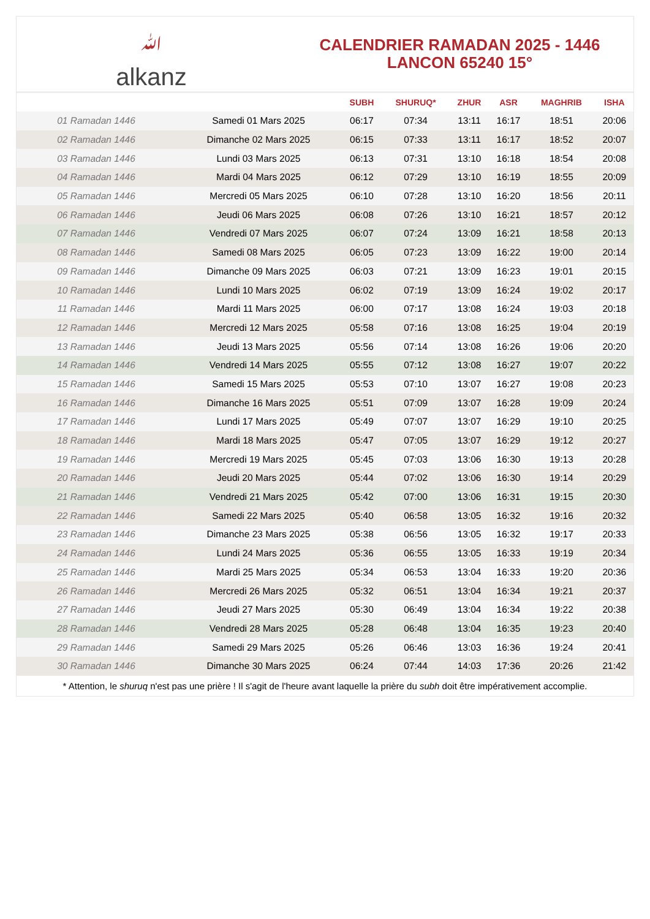ﷲalkanz
CALENDRIER RAMADAN 2025 - 1446
LANCON 65240 15°
| | | SUBH | SHURUQ* | ZHUR | ASR | MAGHRIB | ISHA |
| --- | --- | --- | --- | --- | --- | --- | --- |
| 01 Ramadan 1446 | Samedi 01 Mars 2025 | 06:17 | 07:34 | 13:11 | 16:17 | 18:51 | 20:06 |
| 02 Ramadan 1446 | Dimanche 02 Mars 2025 | 06:15 | 07:33 | 13:11 | 16:17 | 18:52 | 20:07 |
| 03 Ramadan 1446 | Lundi 03 Mars 2025 | 06:13 | 07:31 | 13:10 | 16:18 | 18:54 | 20:08 |
| 04 Ramadan 1446 | Mardi 04 Mars 2025 | 06:12 | 07:29 | 13:10 | 16:19 | 18:55 | 20:09 |
| 05 Ramadan 1446 | Mercredi 05 Mars 2025 | 06:10 | 07:28 | 13:10 | 16:20 | 18:56 | 20:11 |
| 06 Ramadan 1446 | Jeudi 06 Mars 2025 | 06:08 | 07:26 | 13:10 | 16:21 | 18:57 | 20:12 |
| 07 Ramadan 1446 | Vendredi 07 Mars 2025 | 06:07 | 07:24 | 13:09 | 16:21 | 18:58 | 20:13 |
| 08 Ramadan 1446 | Samedi 08 Mars 2025 | 06:05 | 07:23 | 13:09 | 16:22 | 19:00 | 20:14 |
| 09 Ramadan 1446 | Dimanche 09 Mars 2025 | 06:03 | 07:21 | 13:09 | 16:23 | 19:01 | 20:15 |
| 10 Ramadan 1446 | Lundi 10 Mars 2025 | 06:02 | 07:19 | 13:09 | 16:24 | 19:02 | 20:17 |
| 11 Ramadan 1446 | Mardi 11 Mars 2025 | 06:00 | 07:17 | 13:08 | 16:24 | 19:03 | 20:18 |
| 12 Ramadan 1446 | Mercredi 12 Mars 2025 | 05:58 | 07:16 | 13:08 | 16:25 | 19:04 | 20:19 |
| 13 Ramadan 1446 | Jeudi 13 Mars 2025 | 05:56 | 07:14 | 13:08 | 16:26 | 19:06 | 20:20 |
| 14 Ramadan 1446 | Vendredi 14 Mars 2025 | 05:55 | 07:12 | 13:08 | 16:27 | 19:07 | 20:22 |
| 15 Ramadan 1446 | Samedi 15 Mars 2025 | 05:53 | 07:10 | 13:07 | 16:27 | 19:08 | 20:23 |
| 16 Ramadan 1446 | Dimanche 16 Mars 2025 | 05:51 | 07:09 | 13:07 | 16:28 | 19:09 | 20:24 |
| 17 Ramadan 1446 | Lundi 17 Mars 2025 | 05:49 | 07:07 | 13:07 | 16:29 | 19:10 | 20:25 |
| 18 Ramadan 1446 | Mardi 18 Mars 2025 | 05:47 | 07:05 | 13:07 | 16:29 | 19:12 | 20:27 |
| 19 Ramadan 1446 | Mercredi 19 Mars 2025 | 05:45 | 07:03 | 13:06 | 16:30 | 19:13 | 20:28 |
| 20 Ramadan 1446 | Jeudi 20 Mars 2025 | 05:44 | 07:02 | 13:06 | 16:30 | 19:14 | 20:29 |
| 21 Ramadan 1446 | Vendredi 21 Mars 2025 | 05:42 | 07:00 | 13:06 | 16:31 | 19:15 | 20:30 |
| 22 Ramadan 1446 | Samedi 22 Mars 2025 | 05:40 | 06:58 | 13:05 | 16:32 | 19:16 | 20:32 |
| 23 Ramadan 1446 | Dimanche 23 Mars 2025 | 05:38 | 06:56 | 13:05 | 16:32 | 19:17 | 20:33 |
| 24 Ramadan 1446 | Lundi 24 Mars 2025 | 05:36 | 06:55 | 13:05 | 16:33 | 19:19 | 20:34 |
| 25 Ramadan 1446 | Mardi 25 Mars 2025 | 05:34 | 06:53 | 13:04 | 16:33 | 19:20 | 20:36 |
| 26 Ramadan 1446 | Mercredi 26 Mars 2025 | 05:32 | 06:51 | 13:04 | 16:34 | 19:21 | 20:37 |
| 27 Ramadan 1446 | Jeudi 27 Mars 2025 | 05:30 | 06:49 | 13:04 | 16:34 | 19:22 | 20:38 |
| 28 Ramadan 1446 | Vendredi 28 Mars 2025 | 05:28 | 06:48 | 13:04 | 16:35 | 19:23 | 20:40 |
| 29 Ramadan 1446 | Samedi 29 Mars 2025 | 05:26 | 06:46 | 13:03 | 16:36 | 19:24 | 20:41 |
| 30 Ramadan 1446 | Dimanche 30 Mars 2025 | 06:24 | 07:44 | 14:03 | 17:36 | 20:26 | 21:42 |
* Attention, le shuruq n'est pas une prière ! Il s'agit de l'heure avant laquelle la prière du subh doit être impérativement accomplie.